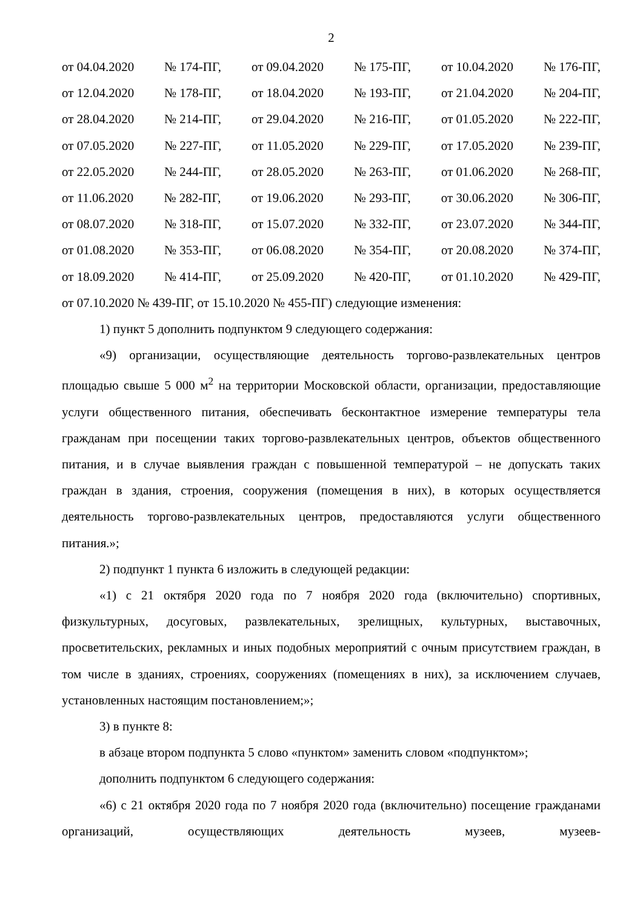2
от 04.04.2020 № 174-ПГ, от 09.04.2020 № 175-ПГ, от 10.04.2020 № 176-ПГ,
от 12.04.2020 № 178-ПГ, от 18.04.2020 № 193-ПГ, от 21.04.2020 № 204-ПГ,
от 28.04.2020 № 214-ПГ, от 29.04.2020 № 216-ПГ, от 01.05.2020 № 222-ПГ,
от 07.05.2020 № 227-ПГ, от 11.05.2020 № 229-ПГ, от 17.05.2020 № 239-ПГ,
от 22.05.2020 № 244-ПГ, от 28.05.2020 № 263-ПГ, от 01.06.2020 № 268-ПГ,
от 11.06.2020 № 282-ПГ, от 19.06.2020 № 293-ПГ, от 30.06.2020 № 306-ПГ,
от 08.07.2020 № 318-ПГ, от 15.07.2020 № 332-ПГ, от 23.07.2020 № 344-ПГ,
от 01.08.2020 № 353-ПГ, от 06.08.2020 № 354-ПГ, от 20.08.2020 № 374-ПГ,
от 18.09.2020 № 414-ПГ, от 25.09.2020 № 420-ПГ, от 01.10.2020 № 429-ПГ,
от 07.10.2020 № 439-ПГ, от 15.10.2020 № 455-ПГ) следующие изменения:
1) пункт 5 дополнить подпунктом 9 следующего содержания:
«9) организации, осуществляющие деятельность торгово-развлекательных центров площадью свыше 5 000 м<sup>2</sup> на территории Московской области, организации, предоставляющие услуги общественного питания, обеспечивать бесконтактное измерение температуры тела гражданам при посещении таких торгово-развлекательных центров, объектов общественного питания, и в случае выявления граждан с повышенной температурой – не допускать таких граждан в здания, строения, сооружения (помещения в них), в которых осуществляется деятельность торгово-развлекательных центров, предоставляются услуги общественного питания.»;
2) подпункт 1 пункта 6 изложить в следующей редакции:
«1) с 21 октября 2020 года по 7 ноября 2020 года (включительно) спортивных, физкультурных, досуговых, развлекательных, зрелищных, культурных, выставочных, просветительских, рекламных и иных подобных мероприятий с очным присутствием граждан, в том числе в зданиях, строениях, сооружениях (помещениях в них), за исключением случаев, установленных настоящим постановлением;»;
3) в пункте 8:
в абзаце втором подпункта 5 слово «пунктом» заменить словом «подпунктом»;
дополнить подпунктом 6 следующего содержания:
«6) с 21 октября 2020 года по 7 ноября 2020 года (включительно) посещение гражданами организаций, осуществляющих деятельность музеев, музеев-